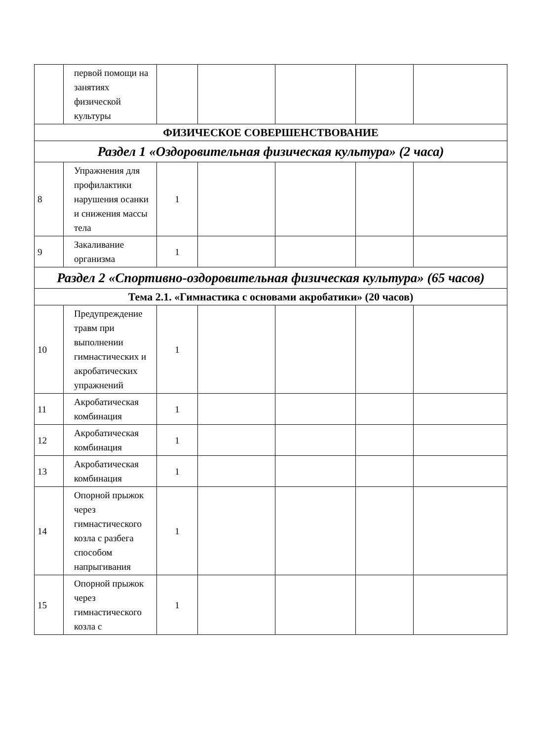| | первой помощи на занятиях физической культуры | | | | | |
| ФИЗИЧЕСКОЕ СОВЕРШЕНСТВОВАНИЕ | | | | | | |
| Раздел 1 «Оздоровительная физическая культура» (2 часа) | | | | | | |
| 8 | Упражнения для профилактики нарушения осанки и снижения массы тела | 1 | | | | |
| 9 | Закаливание организма | 1 | | | | |
| Раздел 2 «Спортивно-оздоровительная физическая культура» (65 часов) | | | | | | |
| Тема 2.1. «Гимнастика с основами акробатики» (20 часов) | | | | | | |
| 10 | Предупреждение травм при выполнении гимнастических и акробатических упражнений | 1 | | | | |
| 11 | Акробатическая комбинация | 1 | | | | |
| 12 | Акробатическая комбинация | 1 | | | | |
| 13 | Акробатическая комбинация | 1 | | | | |
| 14 | Опорной прыжок через гимнастического козла с разбега способом напрыгивания | 1 | | | | |
| 15 | Опорной прыжок через гимнастического козла с | 1 | | | | |